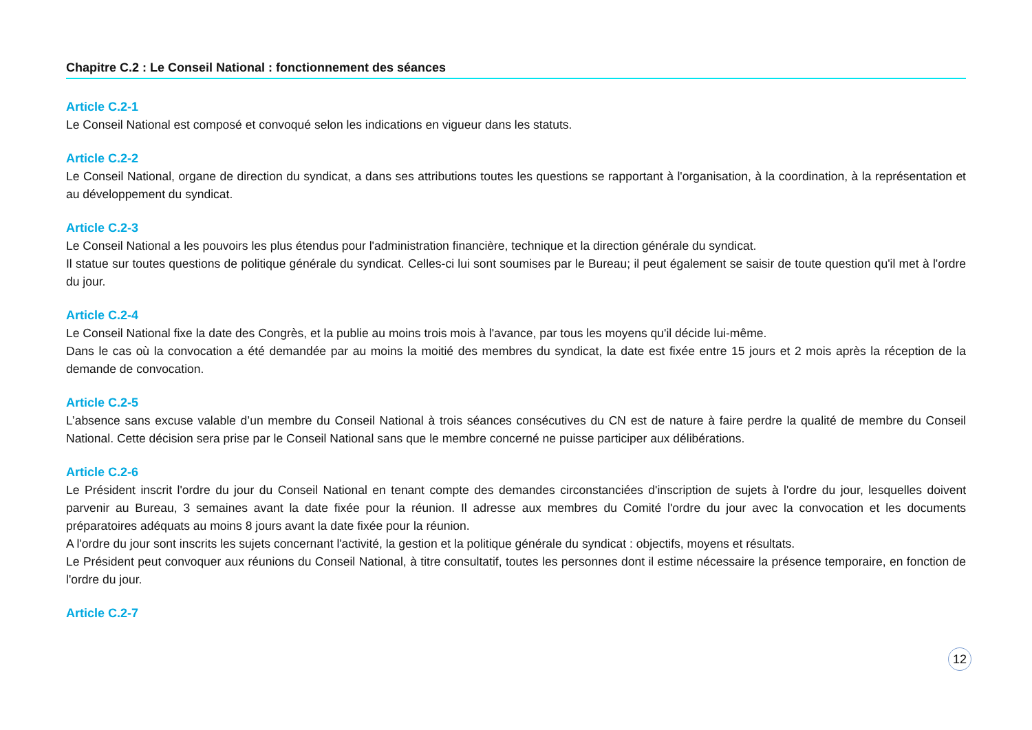Chapitre C.2 : Le Conseil National : fonctionnement des séances
Article C.2-1
Le Conseil National est composé et convoqué selon les indications en vigueur dans les statuts.
Article C.2-2
Le Conseil National, organe de direction du syndicat, a dans ses attributions toutes les questions se rapportant à l'organisation, à la coordination, à la représentation et au développement du syndicat.
Article C.2-3
Le Conseil National a les pouvoirs les plus étendus pour l'administration financière, technique et la direction générale du syndicat.
Il statue sur toutes questions de politique générale du syndicat. Celles-ci lui sont soumises par le Bureau; il peut également se saisir de toute question qu'il met à l'ordre du jour.
Article C.2-4
Le Conseil National fixe la date des Congrès, et la publie au moins trois mois à l'avance, par tous les moyens qu'il décide lui-même.
Dans le cas où la convocation a été demandée par au moins la moitié des membres du syndicat, la date est fixée entre 15 jours et 2 mois après la réception de la demande de convocation.
Article C.2-5
L’absence sans excuse valable d’un membre du Conseil National à trois séances consécutives du CN est de nature à faire perdre la qualité de membre du Conseil National. Cette décision sera prise par le Conseil National sans que le membre concerné ne puisse participer aux délibérations.
Article C.2-6
Le Président inscrit l'ordre du jour du Conseil National en tenant compte des demandes circonstanciées d'inscription de sujets à l'ordre du jour, lesquelles doivent parvenir au Bureau, 3 semaines avant la date fixée pour la réunion. Il adresse aux membres du Comité l'ordre du jour avec la convocation et les documents préparatoires adéquats au moins 8 jours avant la date fixée pour la réunion.
A l'ordre du jour sont inscrits les sujets concernant l'activité, la gestion et la politique générale du syndicat : objectifs, moyens et résultats.
Le Président peut convoquer aux réunions du Conseil National, à titre consultatif, toutes les personnes dont il estime nécessaire la présence temporaire, en fonction de l'ordre du jour.
Article C.2-7
12